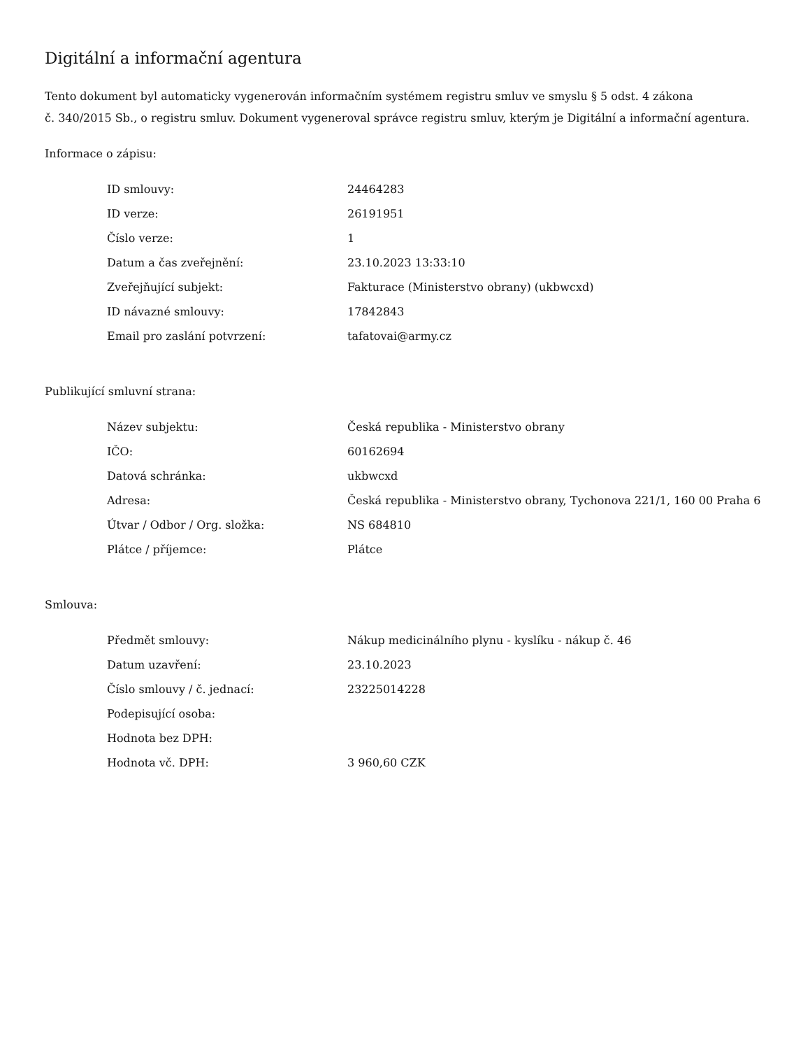Digitální a informační agentura
Tento dokument byl automaticky vygenerován informačním systémem registru smluv ve smyslu § 5 odst. 4 zákona
č. 340/2015 Sb., o registru smluv. Dokument vygeneroval správce registru smluv, kterým je Digitální a informační agentura.
Informace o zápisu:
| ID smlouvy: | 24464283 |
| ID verze: | 26191951 |
| Číslo verze: | 1 |
| Datum a čas zveřejnění: | 23.10.2023 13:33:10 |
| Zveřejňující subjekt: | Fakturace (Ministerstvo obrany) (ukbwcxd) |
| ID návazné smlouvy: | 17842843 |
| Email pro zaslání potvrzení: | tafatovai@army.cz |
Publikující smluvní strana:
| Název subjektu: | Česká republika - Ministerstvo obrany |
| IČO: | 60162694 |
| Datová schránka: | ukbwcxd |
| Adresa: | Česká republika - Ministerstvo obrany, Tychonova 221/1, 160 00 Praha 6 |
| Útvar / Odbor / Org. složka: | NS 684810 |
| Plátce / příjemce: | Plátce |
Smlouva:
| Předmět smlouvy: | Nákup medicinálního plynu - kyslíku - nákup č. 46 |
| Datum uzavření: | 23.10.2023 |
| Číslo smlouvy / č. jednací: | 23225014228 |
| Podepisující osoba: | |
| Hodnota bez DPH: | |
| Hodnota vč. DPH: | 3 960,60 CZK |